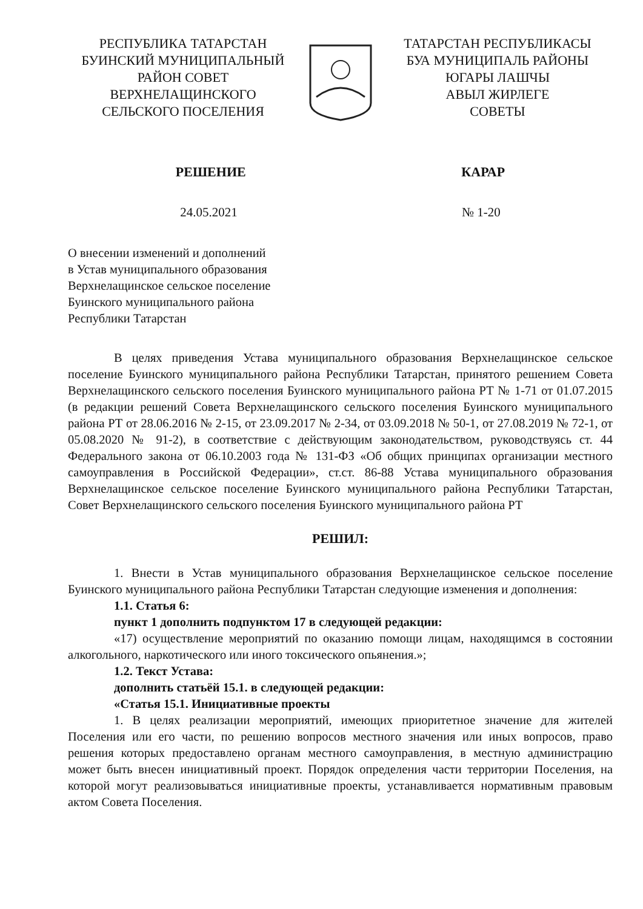РЕСПУБЛИКА ТАТАРСТАН
БУИНСКИЙ МУНИЦИПАЛЬНЫЙ
РАЙОН СОВЕТ
ВЕРХНЕЛАЩИНСКОГО
СЕЛЬСКОГО ПОСЕЛЕНИЯ
ТАТАРСТАН РЕСПУБЛИКАСЫ
БУА МУНИЦИПАЛЬ РАЙОНЫ
ЮГАРЫ ЛАШЧЫ
АВЫЛ ЖИРЛЕГЕ
СОВЕТЫ
РЕШЕНИЕ КАРАР
24.05.2021 № 1-20
О внесении изменений и дополнений
в Устав муниципального образования
Верхнелащинское сельское поселение
Буинского муниципального района
Республики Татарстан
В целях приведения Устава муниципального образования Верхнелащинское сельское поселение Буинского муниципального района Республики Татарстан, принятого решением Совета Верхнелащинского сельского поселения Буинского муниципального района РТ № 1-71 от 01.07.2015 (в редакции решений Совета Верхнелащинского сельского поселения Буинского муниципального района РТ от 28.06.2016 № 2-15, от 23.09.2017 № 2-34, от 03.09.2018 № 50-1, от 27.08.2019 № 72-1, от 05.08.2020 № 91-2), в соответствие с действующим законодательством, руководствуясь ст. 44 Федерального закона от 06.10.2003 года № 131-ФЗ «Об общих принципах организации местного самоуправления в Российской Федерации», ст.ст. 86-88 Устава муниципального образования Верхнелащинское сельское поселение Буинского муниципального района Республики Татарстан, Совет Верхнелащинского сельского поселения Буинского муниципального района РТ
РЕШИЛ:
1. Внести в Устав муниципального образования Верхнелащинское сельское поселение Буинского муниципального района Республики Татарстан следующие изменения и дополнения:
1.1. Статья 6:
пункт 1 дополнить подпунктом 17 в следующей редакции:
«17) осуществление мероприятий по оказанию помощи лицам, находящимся в состоянии алкогольного, наркотического или иного токсического опьянения.»;
1.2. Текст Устава:
дополнить статьёй 15.1. в следующей редакции:
«Статья 15.1. Инициативные проекты
1. В целях реализации мероприятий, имеющих приоритетное значение для жителей Поселения или его части, по решению вопросов местного значения или иных вопросов, право решения которых предоставлено органам местного самоуправления, в местную администрацию может быть внесен инициативный проект. Порядок определения части территории Поселения, на которой могут реализовываться инициативные проекты, устанавливается нормативным правовым актом Совета Поселения.